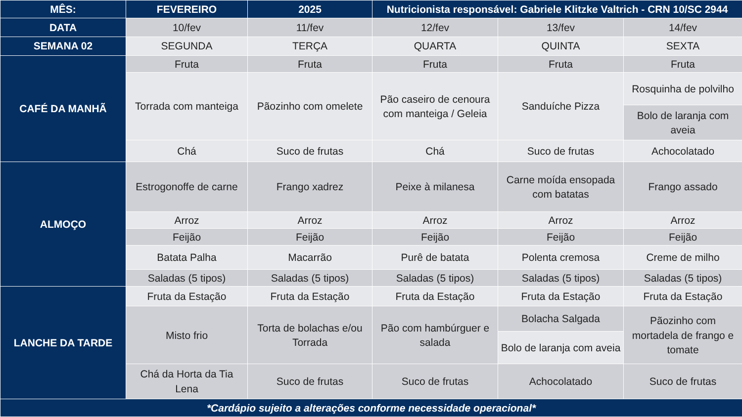| MÊS: | FEVEREIRO | 2025 | Nutricionista responsável: Gabriele Klitzke Valtrich - CRN 10/SC 2944 | | |
| --- | --- | --- | --- | --- | --- |
| DATA | 10/fev | 11/fev | 12/fev | 13/fev | 14/fev |
| SEMANA 02 | SEGUNDA | TERÇA | QUARTA | QUINTA | SEXTA |
| CAFÉ DA MANHÃ | Fruta | Fruta | Fruta | Fruta | Fruta |
| | Torrada com manteiga | Pãozinho com omelete | Pão caseiro de cenoura com manteiga / Geleia | Sanduíche Pizza | Rosquinha de polvilho |
| | | | | | Bolo de laranja com aveia |
| | Chá | Suco de frutas | Chá | Suco de frutas | Achocolatado |
| ALMOÇO | Estrogonoffe de carne | Frango xadrez | Peixe à milanesa | Carne moída ensopada com batatas | Frango assado |
| | Arroz | Arroz | Arroz | Arroz | Arroz |
| | Feijão | Feijão | Feijão | Feijão | Feijão |
| | Batata Palha | Macarrão | Purê de batata | Polenta cremosa | Creme de milho |
| | Saladas (5 tipos) | Saladas (5 tipos) | Saladas (5 tipos) | Saladas (5 tipos) | Saladas (5 tipos) |
| LANCHE DA TARDE | Fruta da Estação | Fruta da Estação | Fruta da Estação | Fruta da Estação | Fruta da Estação |
| | Misto frio | Torta de bolachas e/ou Torrada | Pão com hambúrguer e salada | Bolacha Salgada | Pãozinho com mortadela de frango e tomate |
| | | | | Bolo de laranja com aveia | |
| | Chá da Horta da Tia Lena | Suco de frutas | Suco de frutas | Achocolatado | Suco de frutas |
| *Cardápio sujeito a alterações conforme necessidade operacional* | | | | | |